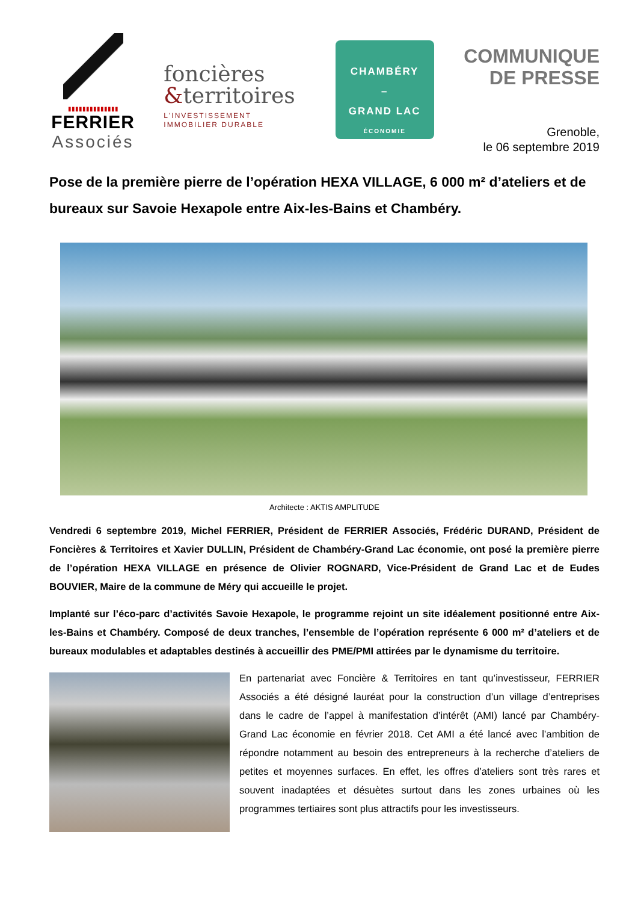▮▮▮▮▮▮▮▮▮▮▮▮▮▮
FERRIER
Associés
foncières
&territoires
L'INVESTISSEMENT
IMMOBILIER DURABLE
CHAMBÉRY
–
GRAND LAC
ÉCONOMIE
COMMUNIQUE
DE PRESSE
Grenoble,
le 06 septembre 2019
Pose de la première pierre de l’opération HEXA VILLAGE, 6 000 m² d’ateliers et de bureaux sur Savoie Hexapole entre Aix-les-Bains et Chambéry.
Architecte : AKTIS AMPLITUDE
Vendredi 6 septembre 2019, Michel FERRIER, Président de FERRIER Associés, Frédéric DURAND, Président de Foncières & Territoires et Xavier DULLIN, Président de Chambéry-Grand Lac économie, ont posé la première pierre de l’opération HEXA VILLAGE en présence de Olivier ROGNARD, Vice-Président de Grand Lac et de Eudes BOUVIER, Maire de la commune de Méry qui accueille le projet.
Implanté sur l’éco-parc d’activités Savoie Hexapole, le programme rejoint un site idéalement positionné entre Aix-les-Bains et Chambéry. Composé de deux tranches, l’ensemble de l’opération représente 6 000 m² d’ateliers et de bureaux modulables et adaptables destinés à accueillir des PME/PMI attirées par le dynamisme du territoire.
En partenariat avec Foncière & Territoires en tant qu’investisseur, FERRIER Associés a été désigné lauréat pour la construction d’un village d’entreprises dans le cadre de l’appel à manifestation d’intérêt (AMI) lancé par Chambéry-Grand Lac économie en février 2018. Cet AMI a été lancé avec l’ambition de répondre notamment au besoin des entrepreneurs à la recherche d’ateliers de petites et moyennes surfaces. En effet, les offres d’ateliers sont très rares et souvent inadaptées et désuètes surtout dans les zones urbaines où les programmes tertiaires sont plus attractifs pour les investisseurs.